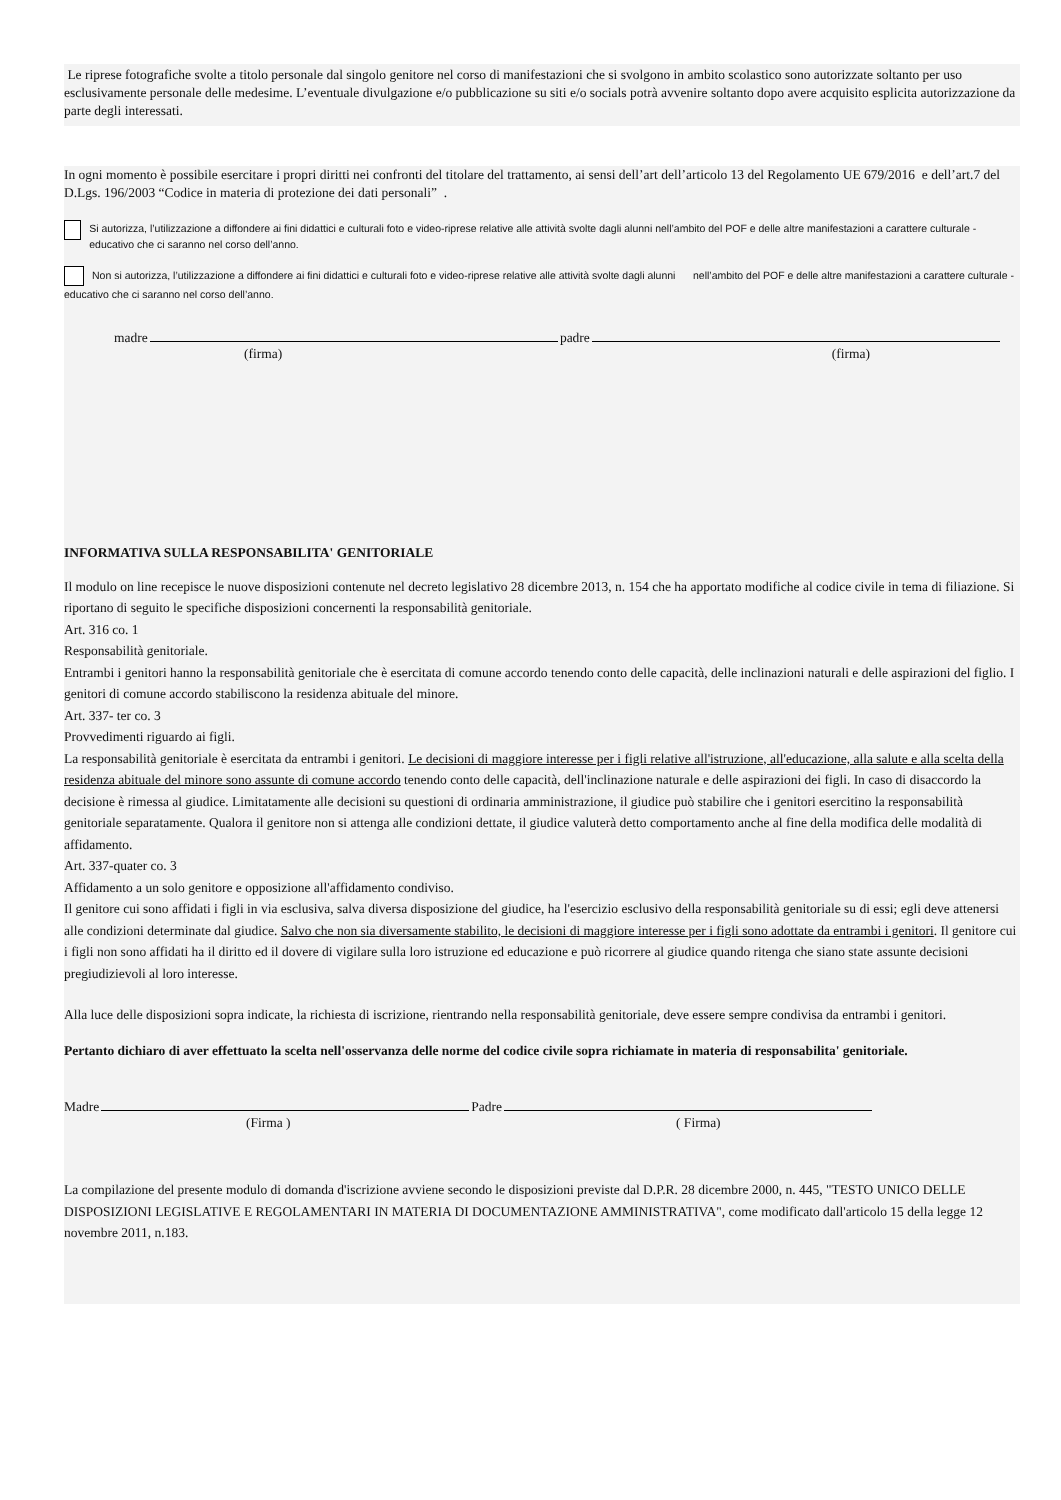Le riprese fotografiche svolte a titolo personale dal singolo genitore nel corso di manifestazioni che si svolgono in ambito scolastico sono autorizzate soltanto per uso esclusivamente personale delle medesime. L’eventuale divulgazione e/o pubblicazione su siti e/o socials potrà avvenire soltanto dopo avere acquisito esplicita autorizzazione da parte degli interessati.
In ogni momento è possibile esercitare i propri diritti nei confronti del titolare del trattamento, ai sensi dell’art dell’articolo 13 del Regolamento UE 679/2016 e dell’art.7 del D.Lgs. 196/2003 “Codice in materia di protezione dei dati personali” .
Si autorizza, l’utilizzazione a diffondere ai fini didattici e culturali foto e video-riprese relative alle attività svolte dagli alunni nell’ambito del POF e delle altre manifestazioni a carattere culturale - educativo che ci saranno nel corso dell’anno.
Non si autorizza, l’utilizzazione a diffondere ai fini didattici e culturali foto e video-riprese relative alle attività svolte dagli alunni nell’ambito del POF e delle altre manifestazioni a carattere culturale - educativo che ci saranno nel corso dell’anno.
madre padre
(firma) (firma)
INFORMATIVA SULLA RESPONSABILITA' GENITORIALE
Il modulo on line recepisce le nuove disposizioni contenute nel decreto legislativo 28 dicembre 2013, n. 154 che ha apportato modifiche al codice civile in tema di filiazione. Si riportano di seguito le specifiche disposizioni concernenti la responsabilità genitoriale.
Art. 316 co. 1
Responsabilità genitoriale.
Entrambi i genitori hanno la responsabilità genitoriale che è esercitata di comune accordo tenendo conto delle capacità, delle inclinazioni naturali e delle aspirazioni del figlio. I genitori di comune accordo stabiliscono la residenza abituale del minore.
Art. 337- ter co. 3
Provvedimenti riguardo ai figli.
La responsabilità genitoriale è esercitata da entrambi i genitori. Le decisioni di maggiore interesse per i figli relative all'istruzione, all'educazione, alla salute e alla scelta della residenza abituale del minore sono assunte di comune accordo tenendo conto delle capacità, dell'inclinazione naturale e delle aspirazioni dei figli. In caso di disaccordo la decisione è rimessa al giudice. Limitatamente alle decisioni su questioni di ordinaria amministrazione, il giudice può stabilire che i genitori esercitino la responsabilità genitoriale separatamente. Qualora il genitore non si attenga alle condizioni dettate, il giudice valuterà detto comportamento anche al fine della modifica delle modalità di affidamento.
Art. 337-quater co. 3
Affidamento a un solo genitore e opposizione all'affidamento condiviso.
Il genitore cui sono affidati i figli in via esclusiva, salva diversa disposizione del giudice, ha l'esercizio esclusivo della responsabilità genitoriale su di essi; egli deve attenersi alle condizioni determinate dal giudice. Salvo che non sia diversamente stabilito, le decisioni di maggiore interesse per i figli sono adottate da entrambi i genitori. Il genitore cui i figli non sono affidati ha il diritto ed il dovere di vigilare sulla loro istruzione ed educazione e può ricorrere al giudice quando ritenga che siano state assunte decisioni pregiudizievoli al loro interesse.
Alla luce delle disposizioni sopra indicate, la richiesta di iscrizione, rientrando nella responsabilità genitoriale, deve essere sempre condivisa da entrambi i genitori.
Pertanto dichiaro di aver effettuato la scelta nell'osservanza delle norme del codice civile sopra richiamate in materia di responsabilita' genitoriale.
Madre Padre
(Firma ) ( Firma)
La compilazione del presente modulo di domanda d'iscrizione avviene secondo le disposizioni previste dal D.P.R. 28 dicembre 2000, n. 445, "TESTO UNICO DELLE DISPOSIZIONI LEGISLATIVE E REGOLAMENTARI IN MATERIA DI DOCUMENTAZIONE AMMINISTRATIVA", come modificato dall'articolo 15 della legge 12 novembre 2011, n.183.